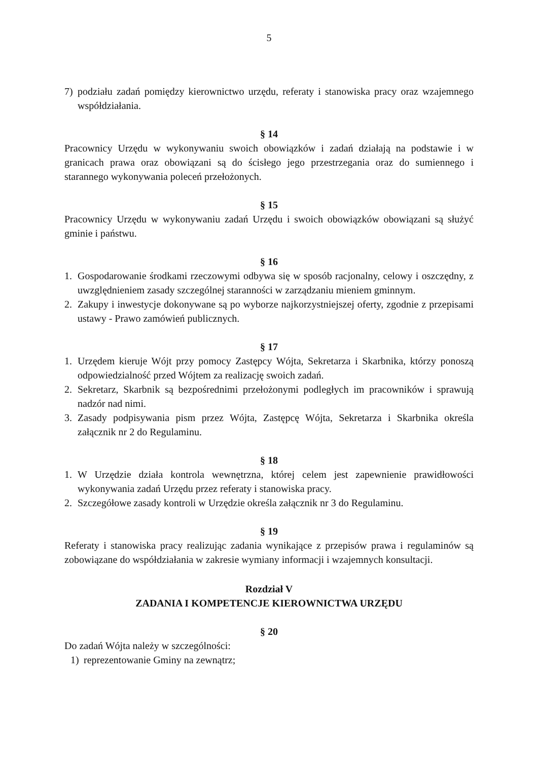5
7) podziału zadań pomiędzy kierownictwo urzędu, referaty i stanowiska pracy oraz wzajemnego współdziałania.
§ 14
Pracownicy Urzędu w wykonywaniu swoich obowiązków i zadań działają na podstawie i w granicach prawa oraz obowiązani są do ścisłego jego przestrzegania oraz do sumiennego i starannego wykonywania poleceń przełożonych.
§ 15
Pracownicy Urzędu w wykonywaniu zadań Urzędu i swoich obowiązków obowiązani są służyć gminie i państwu.
§ 16
1. Gospodarowanie środkami rzeczowymi odbywa się w sposób racjonalny, celowy i oszczędny, z uwzględnieniem zasady szczególnej staranności w zarządzaniu mieniem gminnym.
2. Zakupy i inwestycje dokonywane są po wyborze najkorzystniejszej oferty, zgodnie z przepisami ustawy - Prawo zamówień publicznych.
§ 17
1. Urzędem kieruje Wójt przy pomocy Zastępcy Wójta, Sekretarza i Skarbnika, którzy ponoszą odpowiedzialność przed Wójtem za realizację swoich zadań.
2. Sekretarz, Skarbnik są bezpośrednimi przełożonymi podległych im pracowników i sprawują nadzór nad nimi.
3. Zasady podpisywania pism przez Wójta, Zastępcę Wójta, Sekretarza i Skarbnika określa załącznik nr 2 do Regulaminu.
§ 18
1. W Urzędzie działa kontrola wewnętrzna, której celem jest zapewnienie prawidłowości wykonywania zadań Urzędu przez referaty i stanowiska pracy.
2. Szczegółowe zasady kontroli w Urzędzie określa załącznik nr 3 do Regulaminu.
§ 19
Referaty i stanowiska pracy realizując zadania wynikające z przepisów prawa i regulaminów są zobowiązane do współdziałania w zakresie wymiany informacji i wzajemnych konsultacji.
Rozdział V
ZADANIA I KOMPETENCJE KIEROWNICTWA URZĘDU
§ 20
Do zadań Wójta należy w szczególności:
1) reprezentowanie Gminy na zewnątrz;